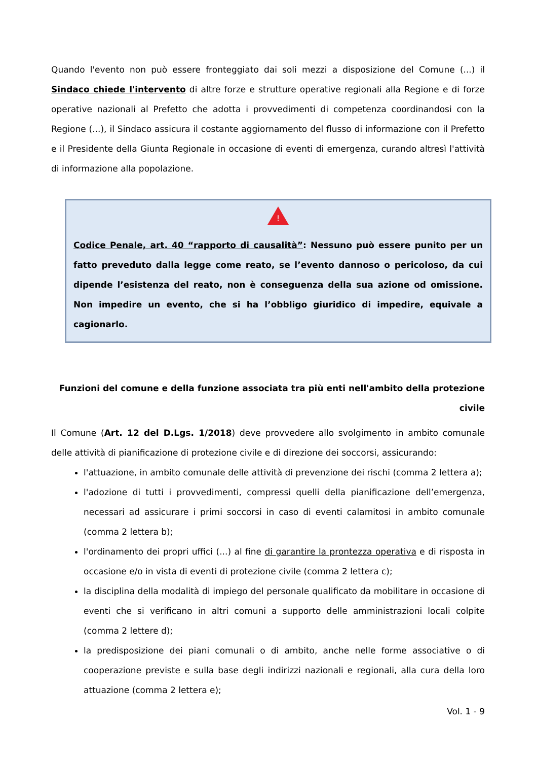Quando l'evento non può essere fronteggiato dai soli mezzi a disposizione del Comune (...) il Sindaco chiede l'intervento di altre forze e strutture operative regionali alla Regione e di forze operative nazionali al Prefetto che adotta i provvedimenti di competenza coordinandosi con la Regione (...), il Sindaco assicura il costante aggiornamento del flusso di informazione con il Prefetto e il Presidente della Giunta Regionale in occasione di eventi di emergenza, curando altresì l'attività di informazione alla popolazione.
!
Codice Penale, art. 40 “rapporto di causalità”: Nessuno può essere punito per un fatto preveduto dalla legge come reato, se l’evento dannoso o pericoloso, da cui dipende l’esistenza del reato, non è conseguenza della sua azione od omissione. Non impedire un evento, che si ha l’obbligo giuridico di impedire, equivale a cagionarlo.
Funzioni del comune e della funzione associata tra più enti nell'ambito della protezione civile
Il Comune (Art. 12 del D.Lgs. 1/2018) deve provvedere allo svolgimento in ambito comunale delle attività di pianificazione di protezione civile e di direzione dei soccorsi, assicurando:
l'attuazione, in ambito comunale delle attività di prevenzione dei rischi (comma 2 lettera a);
l'adozione di tutti i provvedimenti, compressi quelli della pianificazione dell’emergenza, necessari ad assicurare i primi soccorsi in caso di eventi calamitosi in ambito comunale (comma 2 lettera b);
l'ordinamento dei propri uffici (...) al fine di garantire la prontezza operativa e di risposta in occasione e/o in vista di eventi di protezione civile (comma 2 lettera c);
la disciplina della modalità di impiego del personale qualificato da mobilitare in occasione di eventi che si verificano in altri comuni a supporto delle amministrazioni locali colpite (comma 2 lettere d);
la predisposizione dei piani comunali o di ambito, anche nelle forme associative o di cooperazione previste e sulla base degli indirizzi nazionali e regionali, alla cura della loro attuazione (comma 2 lettera e);
Vol. 1 - 9